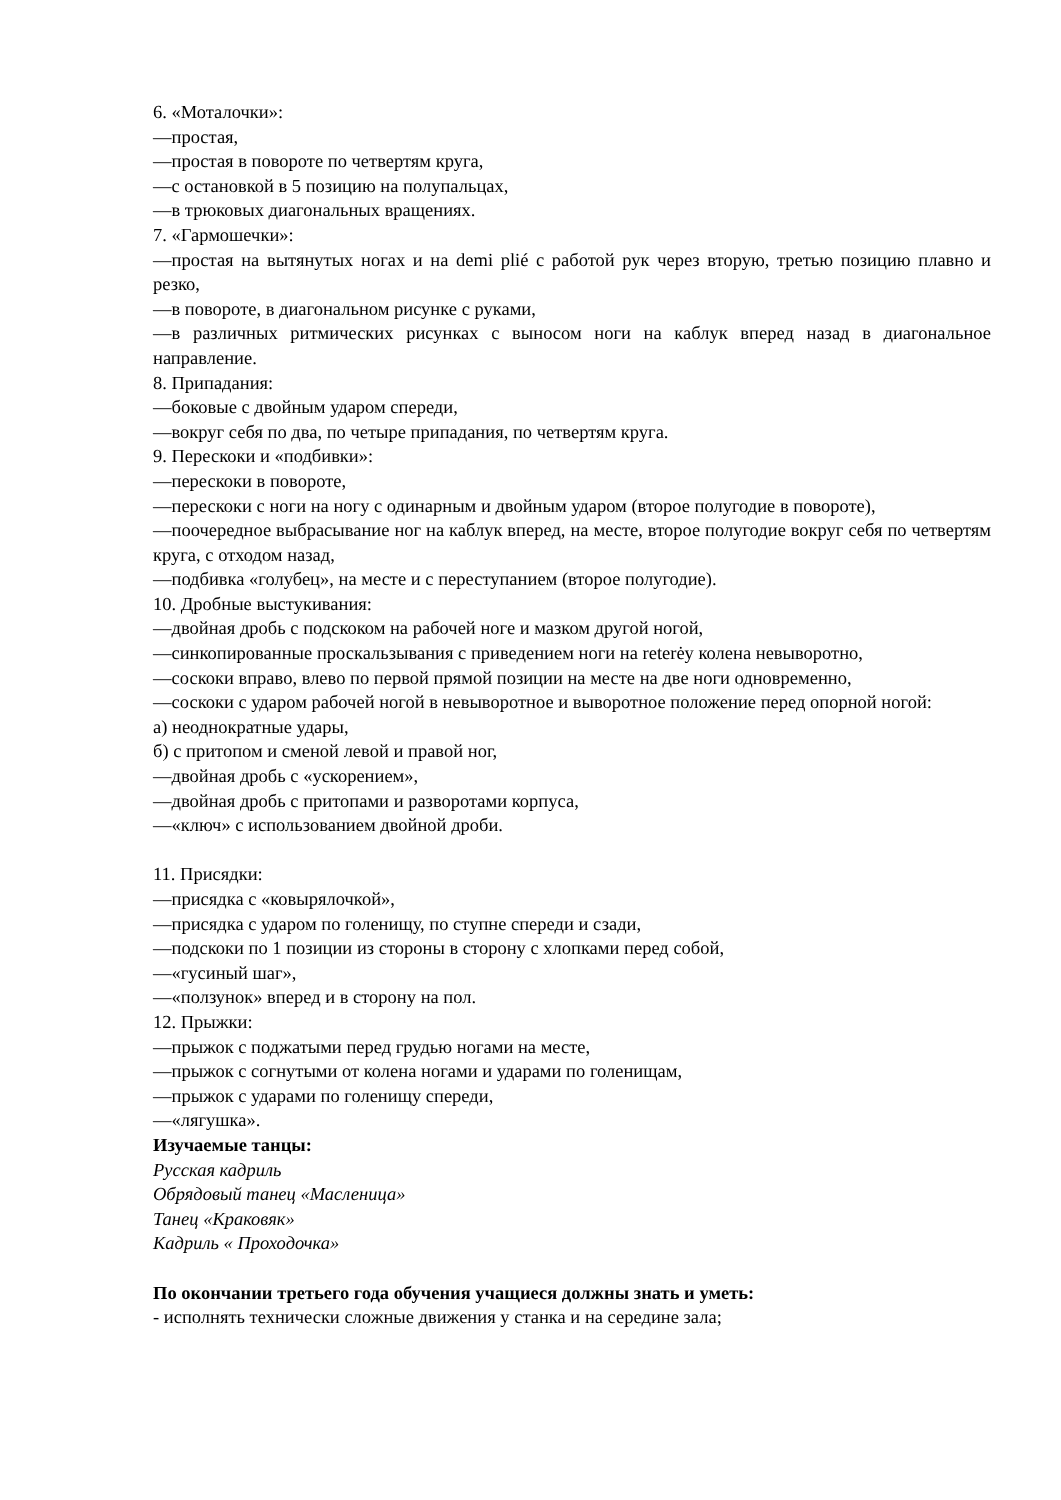6. «Моталочки»:
—простая,
—простая в повороте по четвертям круга,
—с остановкой в 5 позицию на полупальцах,
—в трюковых диагональных вращениях.
7. «Гармошечки»:
—простая на вытянутых ногах и на demi plié с работой рук через вторую, третью позицию плавно и резко,
—в повороте, в диагональном рисунке с руками,
—в различных ритмических рисунках с выносом ноги на каблук вперед назад в диагональное направление.
8. Припадания:
—боковые с двойным ударом спереди,
—вокруг себя по два, по четыре припадания, по четвертям круга.
9. Перескоки и «подбивки»:
—перескоки в повороте,
—перескоки с ноги на ногу с одинарным и двойным ударом (второе полугодие в повороте),
—поочередное выбрасывание ног на каблук вперед, на месте, второе полугодие вокруг себя по четвертям круга, с отходом назад,
—подбивка «голубец», на месте и с переступанием (второе полугодие).
10. Дробные выстукивания:
—двойная дробь с подскоком на рабочей ноге и мазком другой ногой,
—синкопированные проскальзывания с приведением ноги на reterėy колена невыворотно,
—соскоки вправо, влево по первой прямой позиции на месте на две ноги одновременно,
—соскоки с ударом рабочей ногой в невыворотное и выворотное положение перед опорной ногой:
а) неоднократные удары,
б) с притопом и сменой левой и правой ног,
—двойная дробь с «ускорением»,
—двойная дробь с притопами и разворотами корпуса,
—«ключ» с использованием двойной дроби.
11. Присядки:
—присядка с «ковырялочкой»,
—присядка с ударом по голенищу, по ступне спереди и сзади,
—подскоки по 1 позиции из стороны в сторону с хлопками перед собой,
—«гусиный шаг»,
—«ползунок» вперед и в сторону на пол.
12. Прыжки:
—прыжок с поджатыми перед грудью ногами на месте,
—прыжок с согнутыми от колена ногами и ударами по голенищам,
—прыжок с ударами по голенищу спереди,
—«лягушка».
Изучаемые танцы:
Русская кадриль
Обрядовый танец «Масленица»
Танец «Краковяк»
Кадриль « Проходочка»
По окончании третьего года обучения учащиеся должны знать и уметь:
- исполнять технически сложные движения у станка и на середине зала;